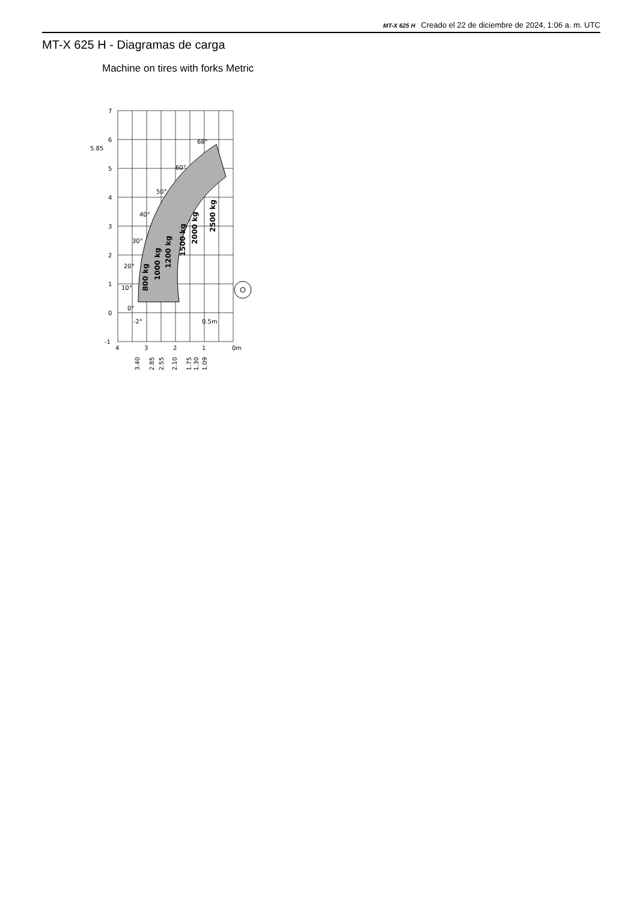MT-X 625 H Creado el 22 de diciembre de 2024, 1:06 a. m. UTC
MT-X 625 H - Diagramas de carga
Machine on tires with forks Metric
7
6
5.85
5
4
3
2
1
0
-1
4
3
2
1
0m
68°
60°
50°
40°
30°
20°
10°
0°
-2°
0.5m
800 kg
1000 kg
1200 kg
1500 kg
2000 kg
2500 kg
3.40
2.85
2.55
2.10
1.75
1.30
1.09